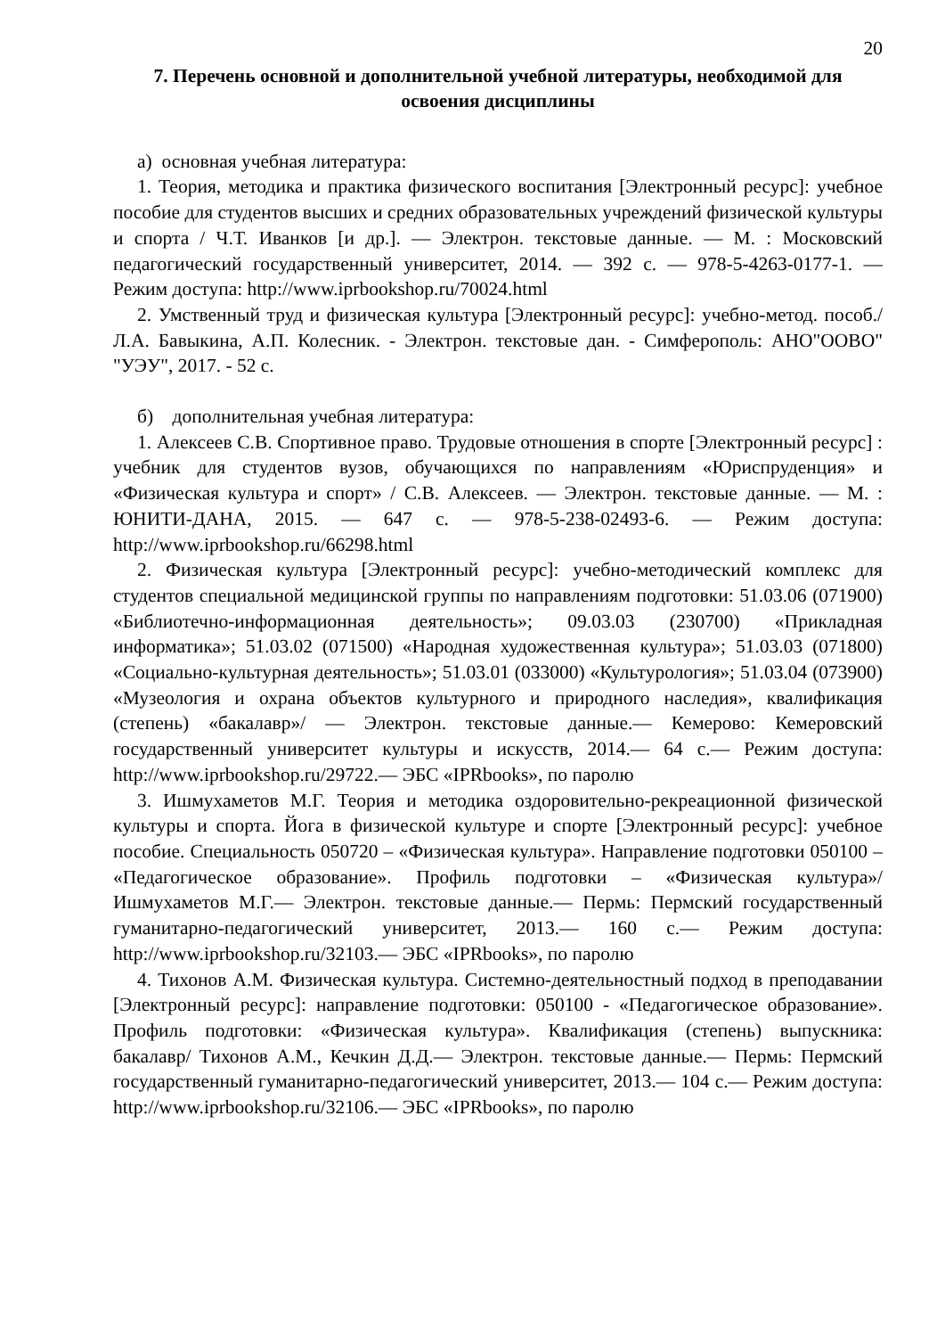20
7. Перечень основной и дополнительной учебной литературы, необходимой для освоения дисциплины
а) основная учебная литература:
1. Теория, методика и практика физического воспитания [Электронный ресурс]: учебное пособие для студентов высших и средних образовательных учреждений физической культуры и спорта / Ч.Т. Иванков [и др.]. — Электрон. текстовые данные. — М. : Московский педагогический государственный университет, 2014. — 392 c. — 978-5-4263-0177-1. — Режим доступа: http://www.iprbookshop.ru/70024.html
2. Умственный труд и физическая культура [Электронный ресурс]: учебно-метод. пособ./ Л.А. Бавыкина, А.П. Колесник. - Электрон. текстовые дан. - Симферополь: АНО"ООВО" "УЭУ", 2017. - 52 с.
б) дополнительная учебная литература:
1. Алексеев С.В. Спортивное право. Трудовые отношения в спорте [Электронный ресурс] : учебник для студентов вузов, обучающихся по направлениям «Юриспруденция» и «Физическая культура и спорт» / С.В. Алексеев. — Электрон. текстовые данные. — М. : ЮНИТИ-ДАНА, 2015. — 647 c. — 978-5-238-02493-6. — Режим доступа: http://www.iprbookshop.ru/66298.html
2. Физическая культура [Электронный ресурс]: учебно-методический комплекс для студентов специальной медицинской группы по направлениям подготовки: 51.03.06 (071900) «Библиотечно-информационная деятельность»; 09.03.03 (230700) «Прикладная информатика»; 51.03.02 (071500) «Народная художественная культура»; 51.03.03 (071800) «Социально-культурная деятельность»; 51.03.01 (033000) «Культурология»; 51.03.04 (073900) «Музеология и охрана объектов культурного и природного наследия», квалификация (степень) «бакалавр»/ — Электрон. текстовые данные.— Кемерово: Кемеровский государственный университет культуры и искусств, 2014.— 64 c.— Режим доступа: http://www.iprbookshop.ru/29722.— ЭБС «IPRbooks», по паролю
3. Ишмухаметов М.Г. Теория и методика оздоровительно-рекреационной физической культуры и спорта. Йога в физической культуре и спорте [Электронный ресурс]: учебное пособие. Специальность 050720 – «Физическая культура». Направление подготовки 050100 – «Педагогическое образование». Профиль подготовки – «Физическая культура»/ Ишмухаметов М.Г.— Электрон. текстовые данные.— Пермь: Пермский государственный гуманитарно-педагогический университет, 2013.— 160 c.— Режим доступа: http://www.iprbookshop.ru/32103.— ЭБС «IPRbooks», по паролю
4. Тихонов А.М. Физическая культура. Системно-деятельностный подход в преподавании [Электронный ресурс]: направление подготовки: 050100 - «Педагогическое образование». Профиль подготовки: «Физическая культура». Квалификация (степень) выпускника: бакалавр/ Тихонов А.М., Кечкин Д.Д.— Электрон. текстовые данные.— Пермь: Пермский государственный гуманитарно-педагогический университет, 2013.— 104 c.— Режим доступа: http://www.iprbookshop.ru/32106.— ЭБС «IPRbooks», по паролю